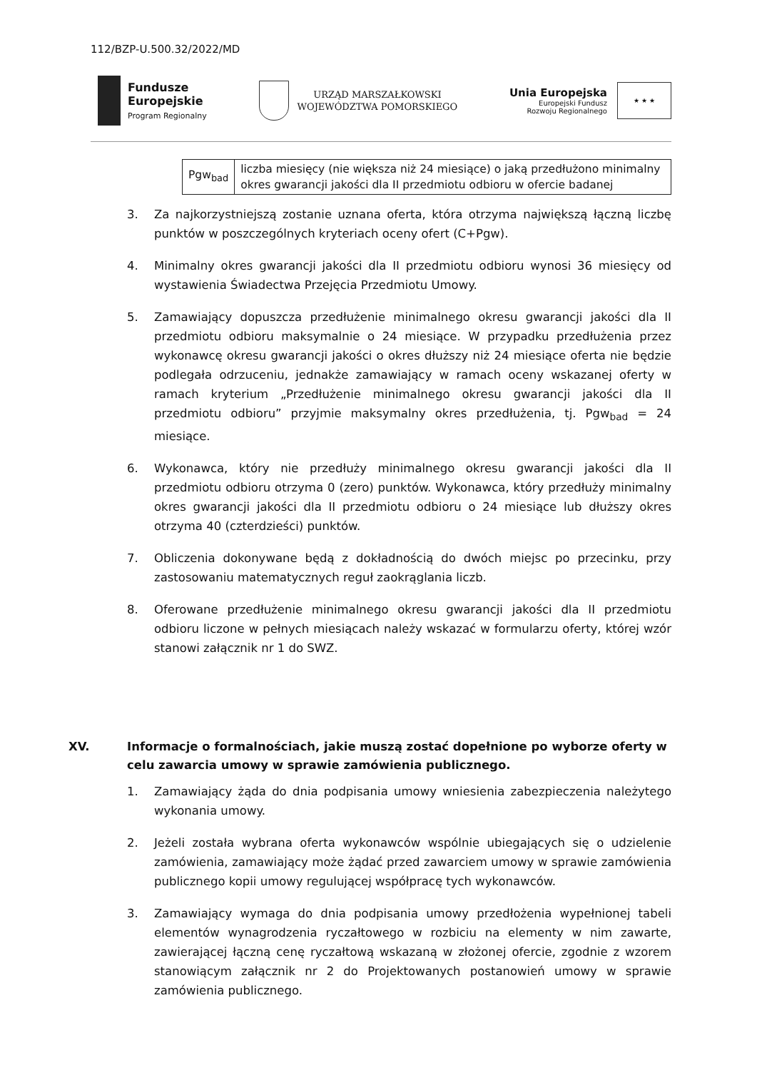112/BZP-U.500.32/2022/MD
Fundusze
Europejskie
Program Regionalny
URZĄD MARSZAŁKOWSKI
WOJEWÓDZTWA POMORSKIEGO
Unia Europejska
Europejski Fundusz
Rozwoju Regionalnego
★ ★ ★
| Pgw<sub>bad</sub> | liczba miesięcy (nie większa niż 24 miesiące) o jaką przedłużono minimalny okres gwarancji jakości dla II przedmiotu odbioru w ofercie badanej |
3. Za najkorzystniejszą zostanie uznana oferta, która otrzyma największą łączną liczbę punktów w poszczególnych kryteriach oceny ofert (C+Pgw).
4. Minimalny okres gwarancji jakości dla II przedmiotu odbioru wynosi 36 miesięcy od wystawienia Świadectwa Przejęcia Przedmiotu Umowy.
5. Zamawiający dopuszcza przedłużenie minimalnego okresu gwarancji jakości dla II przedmiotu odbioru maksymalnie o 24 miesiące. W przypadku przedłużenia przez wykonawcę okresu gwarancji jakości o okres dłuższy niż 24 miesiące oferta nie będzie podlegała odrzuceniu, jednakże zamawiający w ramach oceny wskazanej oferty w ramach kryterium „Przedłużenie minimalnego okresu gwarancji jakości dla II przedmiotu odbioru” przyjmie maksymalny okres przedłużenia, tj. Pgw<sub>bad</sub> = 24 miesiące.
6. Wykonawca, który nie przedłuży minimalnego okresu gwarancji jakości dla II przedmiotu odbioru otrzyma 0 (zero) punktów. Wykonawca, który przedłuży minimalny okres gwarancji jakości dla II przedmiotu odbioru o 24 miesiące lub dłuższy okres otrzyma 40 (czterdzieści) punktów.
7. Obliczenia dokonywane będą z dokładnością do dwóch miejsc po przecinku, przy zastosowaniu matematycznych reguł zaokrąglania liczb.
8. Oferowane przedłużenie minimalnego okresu gwarancji jakości dla II przedmiotu odbioru liczone w pełnych miesiącach należy wskazać w formularzu oferty, której wzór stanowi załącznik nr 1 do SWZ.
XV. Informacje o formalnościach, jakie muszą zostać dopełnione po wyborze oferty w celu zawarcia umowy w sprawie zamówienia publicznego.
1. Zamawiający żąda do dnia podpisania umowy wniesienia zabezpieczenia należytego wykonania umowy.
2. Jeżeli została wybrana oferta wykonawców wspólnie ubiegających się o udzielenie zamówienia, zamawiający może żądać przed zawarciem umowy w sprawie zamówienia publicznego kopii umowy regulującej współpracę tych wykonawców.
3. Zamawiający wymaga do dnia podpisania umowy przedłożenia wypełnionej tabeli elementów wynagrodzenia ryczałtowego w rozbiciu na elementy w nim zawarte, zawierającej łączną cenę ryczałtową wskazaną w złożonej ofercie, zgodnie z wzorem stanowiącym załącznik nr 2 do Projektowanych postanowień umowy w sprawie zamówienia publicznego.